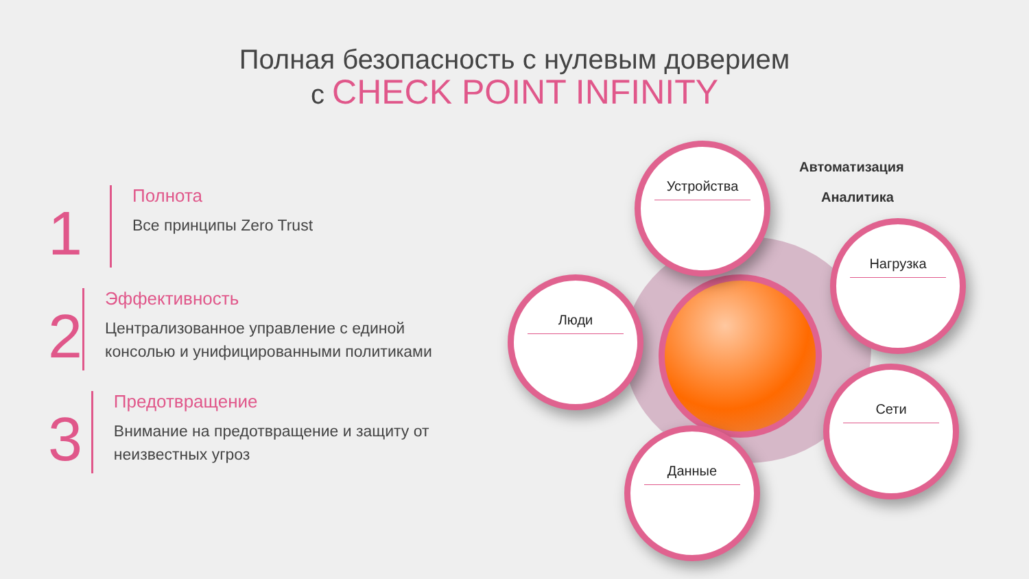Полная безопасность с нулевым доверием
с CHECK POINT INFINITY
1
Полнота
Все принципы Zero Trust
2
Эффективность
Централизованное управление с единой консолью и унифицированными политиками
3
Предотвращение
Внимание на предотвращение и защиту от неизвестных угроз
Автоматизация
Аналитика
Устройства
Люди
Нагрузка
Сети
Данные